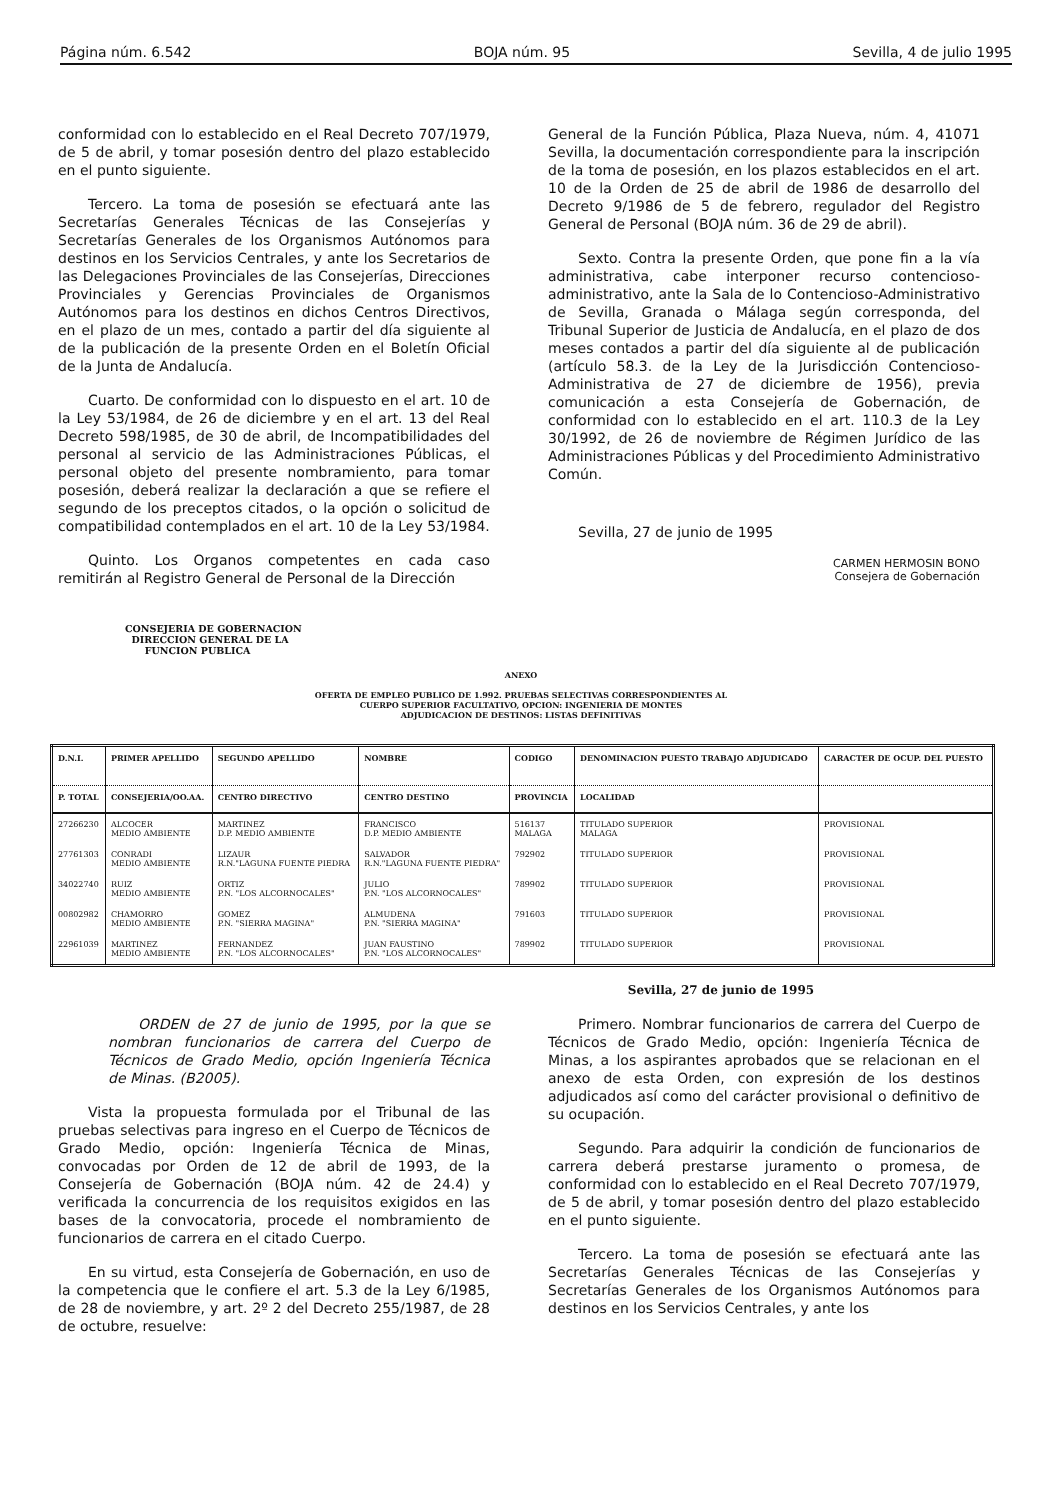Página núm. 6.542 BOJA núm. 95 Sevilla, 4 de julio 1995
conformidad con lo establecido en el Real Decreto 707/1979, de 5 de abril, y tomar posesión dentro del plazo establecido en el punto siguiente.
Tercero. La toma de posesión se efectuará ante las Secretarías Generales Técnicas de las Consejerías y Secretarías Generales de los Organismos Autónomos para destinos en los Servicios Centrales, y ante los Secretarios de las Delegaciones Provinciales de las Consejerías, Direcciones Provinciales y Gerencias Provinciales de Organismos Autónomos para los destinos en dichos Centros Directivos, en el plazo de un mes, contado a partir del día siguiente al de la publicación de la presente Orden en el Boletín Oficial de la Junta de Andalucía.
Cuarto. De conformidad con lo dispuesto en el art. 10 de la Ley 53/1984, de 26 de diciembre y en el art. 13 del Real Decreto 598/1985, de 30 de abril, de Incompatibilidades del personal al servicio de las Administraciones Públicas, el personal objeto del presente nombramiento, para tomar posesión, deberá realizar la declaración a que se refiere el segundo de los preceptos citados, o la opción o solicitud de compatibilidad contemplados en el art. 10 de la Ley 53/1984.
Quinto. Los Organos competentes en cada caso remitirán al Registro General de Personal de la Dirección
General de la Función Pública, Plaza Nueva, núm. 4, 41071 Sevilla, la documentación correspondiente para la inscripción de la toma de posesión, en los plazos establecidos en el art. 10 de la Orden de 25 de abril de 1986 de desarrollo del Decreto 9/1986 de 5 de febrero, regulador del Registro General de Personal (BOJA núm. 36 de 29 de abril).
Sexto. Contra la presente Orden, que pone fin a la vía administrativa, cabe interponer recurso contencioso-administrativo, ante la Sala de lo Contencioso-Administrativo de Sevilla, Granada o Málaga según corresponda, del Tribunal Superior de Justicia de Andalucía, en el plazo de dos meses contados a partir del día siguiente al de publicación (artículo 58.3. de la Ley de la Jurisdicción Contencioso-Administrativa de 27 de diciembre de 1956), previa comunicación a esta Consejería de Gobernación, de conformidad con lo establecido en el art. 110.3 de la Ley 30/1992, de 26 de noviembre de Régimen Jurídico de las Administraciones Públicas y del Procedimiento Administrativo Común.
Sevilla, 27 de junio de 1995
CARMEN HERMOSIN BONO
Consejera de Gobernación
CONSEJERIA DE GOBERNACION
DIRECCION GENERAL DE LA
FUNCION PUBLICA
ANEXO
OFERTA DE EMPLEO PUBLICO DE 1.992. PRUEBAS SELECTIVAS CORRESPONDIENTES AL
CUERPO SUPERIOR FACULTATIVO, OPCION: INGENIERIA DE MONTES
ADJUDICACION DE DESTINOS: LISTAS DEFINITIVAS
| D.N.I. | PRIMER APELLIDO | SEGUNDO APELLIDO | NOMBRE | CODIGO | DENOMINACION PUESTO TRABAJO ADJUDICADO | CARACTER DE OCUP. DEL PUESTO |
| --- | --- | --- | --- | --- | --- | --- |
| P. TOTAL | CONSEJERIA/OO.AA. | CENTRO DIRECTIVO | CENTRO DESTINO | PROVINCIA | LOCALIDAD | |
| 27266230 | ALCOCER MEDIO AMBIENTE | MARTINEZ D.P. MEDIO AMBIENTE | FRANCISCO D.P. MEDIO AMBIENTE | 516137 MALAGA | TITULADO SUPERIOR MALAGA | PROVISIONAL |
| 27761303 | CONRADI MEDIO AMBIENTE | LIZAUR R.N."LAGUNA FUENTE PIEDRA | SALVADOR R.N."LAGUNA FUENTE PIEDRA" | 792902 | TITULADO SUPERIOR | PROVISIONAL |
| 34022740 | RUIZ MEDIO AMBIENTE | ORTIZ P.N. "LOS ALCORNOCALES" | JULIO P.N. "LOS ALCORNOCALES" | 789902 | TITULADO SUPERIOR | PROVISIONAL |
| 00802982 | CHAMORRO MEDIO AMBIENTE | GOMEZ P.N. "SIERRA MAGINA" | ALMUDENA P.N. "SIERRA MAGINA" | 791603 | TITULADO SUPERIOR | PROVISIONAL |
| 22961039 | MARTINEZ MEDIO AMBIENTE | FERNANDEZ P.N. "LOS ALCORNOCALES" | JUAN FAUSTINO P.N. "LOS ALCORNOCALES" | 789902 | TITULADO SUPERIOR | PROVISIONAL |
Sevilla, 27 de junio de 1995
ORDEN de 27 de junio de 1995, por la que se nombran funcionarios de carrera del Cuerpo de Técnicos de Grado Medio, opción Ingeniería Técnica de Minas. (B2005).
Vista la propuesta formulada por el Tribunal de las pruebas selectivas para ingreso en el Cuerpo de Técnicos de Grado Medio, opción: Ingeniería Técnica de Minas, convocadas por Orden de 12 de abril de 1993, de la Consejería de Gobernación (BOJA núm. 42 de 24.4) y verificada la concurrencia de los requisitos exigidos en las bases de la convocatoria, procede el nombramiento de funcionarios de carrera en el citado Cuerpo.
En su virtud, esta Consejería de Gobernación, en uso de la competencia que le confiere el art. 5.3 de la Ley 6/1985, de 28 de noviembre, y art. 2º 2 del Decreto 255/1987, de 28 de octubre, resuelve:
Primero. Nombrar funcionarios de carrera del Cuerpo de Técnicos de Grado Medio, opción: Ingeniería Técnica de Minas, a los aspirantes aprobados que se relacionan en el anexo de esta Orden, con expresión de los destinos adjudicados así como del carácter provisional o definitivo de su ocupación.
Segundo. Para adquirir la condición de funcionarios de carrera deberá prestarse juramento o promesa, de conformidad con lo establecido en el Real Decreto 707/1979, de 5 de abril, y tomar posesión dentro del plazo establecido en el punto siguiente.
Tercero. La toma de posesión se efectuará ante las Secretarías Generales Técnicas de las Consejerías y Secretarías Generales de los Organismos Autónomos para destinos en los Servicios Centrales, y ante los